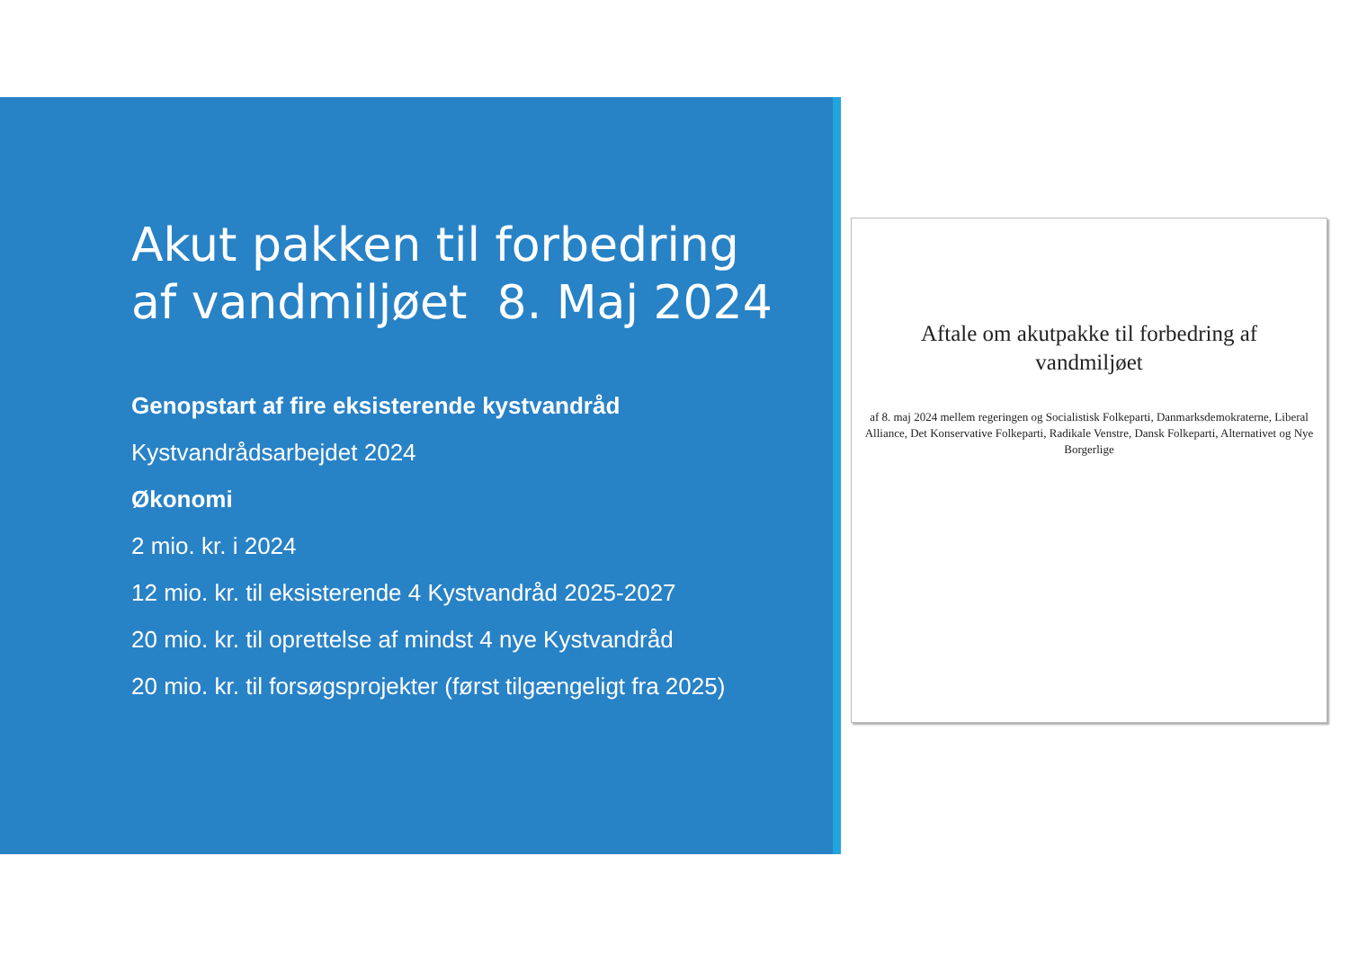Akut pakken til forbedring af vandmiljøet 8. Maj 2024
Genopstart af fire eksisterende kystvandråd
Kystvandrådsarbejdet 2024
Økonomi
2 mio. kr. i 2024
12 mio. kr. til eksisterende 4 Kystvandråd 2025-2027
20 mio. kr. til oprettelse af mindst 4 nye Kystvandråd
20 mio. kr. til forsøgsprojekter (først tilgængeligt fra 2025)
Aftale om akutpakke til forbedring af vandmiljøet
af 8. maj 2024 mellem regeringen og Socialistisk Folkeparti, Danmarksdemokraterne, Liberal Alliance, Det Konservative Folkeparti, Radikale Venstre, Dansk Folkeparti, Alternativet og Nye Borgerlige